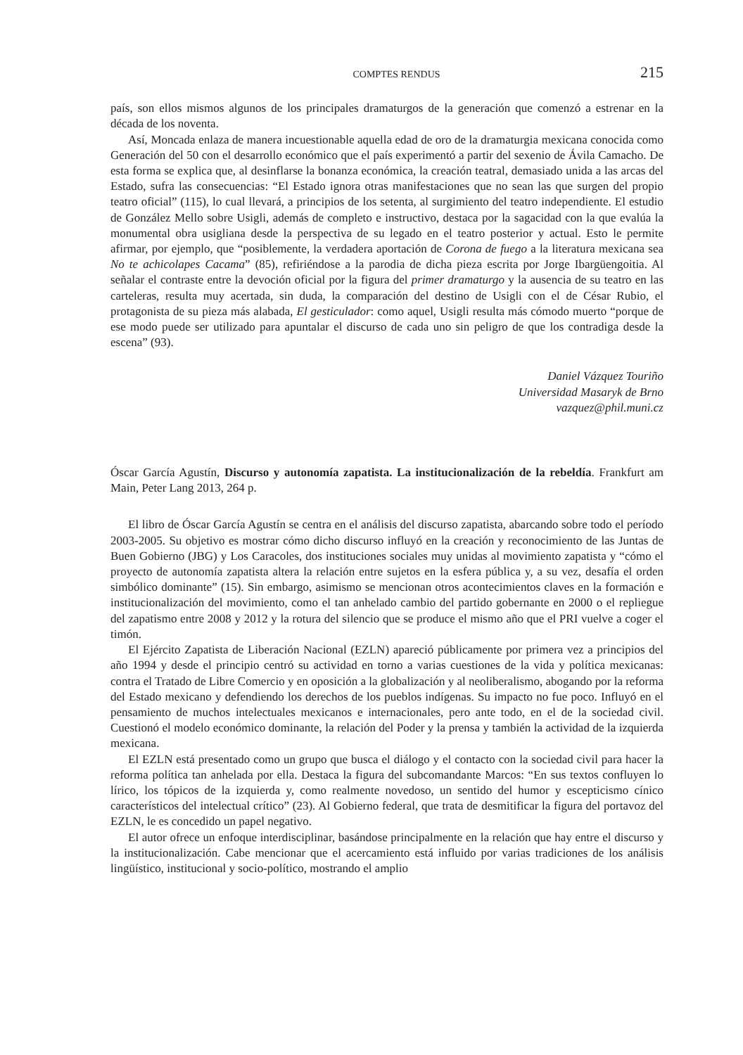COMPTES RENDUS 215
país, son ellos mismos algunos de los principales dramaturgos de la generación que comenzó a estrenar en la década de los noventa.
Así, Moncada enlaza de manera incuestionable aquella edad de oro de la dramaturgia mexicana conocida como Generación del 50 con el desarrollo económico que el país experimentó a partir del sexenio de Ávila Camacho. De esta forma se explica que, al desinflarse la bonanza económica, la creación teatral, demasiado unida a las arcas del Estado, sufra las consecuencias: “El Estado ignora otras manifestaciones que no sean las que surgen del propio teatro oficial” (115), lo cual llevará, a principios de los setenta, al surgimiento del teatro independiente. El estudio de González Mello sobre Usigli, además de completo e instructivo, destaca por la sagacidad con la que evalúa la monumental obra usigliana desde la perspectiva de su legado en el teatro posterior y actual. Esto le permite afirmar, por ejemplo, que “posiblemente, la verdadera aportación de Corona de fuego a la literatura mexicana sea No te achicolapes Cacama” (85), refiriéndose a la parodia de dicha pieza escrita por Jorge Ibargüengoitia. Al señalar el contraste entre la devoción oficial por la figura del primer dramaturgo y la ausencia de su teatro en las carteleras, resulta muy acertada, sin duda, la comparación del destino de Usigli con el de César Rubio, el protagonista de su pieza más alabada, El gesticulador: como aquel, Usigli resulta más cómodo muerto “porque de ese modo puede ser utilizado para apuntalar el discurso de cada uno sin peligro de que los contradiga desde la escena” (93).
Daniel Vázquez Touriño
Universidad Masaryk de Brno
vazquez@phil.muni.cz
Óscar García Agustín, Discurso y autonomía zapatista. La institucionalización de la rebeldía. Frankfurt am Main, Peter Lang 2013, 264 p.
El libro de Óscar García Agustín se centra en el análisis del discurso zapatista, abarcando sobre todo el período 2003-2005. Su objetivo es mostrar cómo dicho discurso influyó en la creación y reconocimiento de las Juntas de Buen Gobierno (JBG) y Los Caracoles, dos instituciones sociales muy unidas al movimiento zapatista y “cómo el proyecto de autonomía zapatista altera la relación entre sujetos en la esfera pública y, a su vez, desafía el orden simbólico dominante” (15). Sin embargo, asimismo se mencionan otros acontecimientos claves en la formación e institucionalización del movimiento, como el tan anhelado cambio del partido gobernante en 2000 o el repliegue del zapatismo entre 2008 y 2012 y la rotura del silencio que se produce el mismo año que el PRI vuelve a coger el timón.
El Ejército Zapatista de Liberación Nacional (EZLN) apareció públicamente por primera vez a principios del año 1994 y desde el principio centró su actividad en torno a varias cuestiones de la vida y política mexicanas: contra el Tratado de Libre Comercio y en oposición a la globalización y al neoliberalismo, abogando por la reforma del Estado mexicano y defendiendo los derechos de los pueblos indígenas. Su impacto no fue poco. Influyó en el pensamiento de muchos intelectuales mexicanos e internacionales, pero ante todo, en el de la sociedad civil. Cuestionó el modelo económico dominante, la relación del Poder y la prensa y también la actividad de la izquierda mexicana.
El EZLN está presentado como un grupo que busca el diálogo y el contacto con la sociedad civil para hacer la reforma política tan anhelada por ella. Destaca la figura del subcomandante Marcos: “En sus textos confluyen lo lírico, los tópicos de la izquierda y, como realmente novedoso, un sentido del humor y escepticismo cínico característicos del intelectual crítico” (23). Al Gobierno federal, que trata de desmitificar la figura del portavoz del EZLN, le es concedido un papel negativo.
El autor ofrece un enfoque interdisciplinar, basándose principalmente en la relación que hay entre el discurso y la institucionalización. Cabe mencionar que el acercamiento está influido por varias tradiciones de los análisis lingüístico, institucional y socio-político, mostrando el amplio